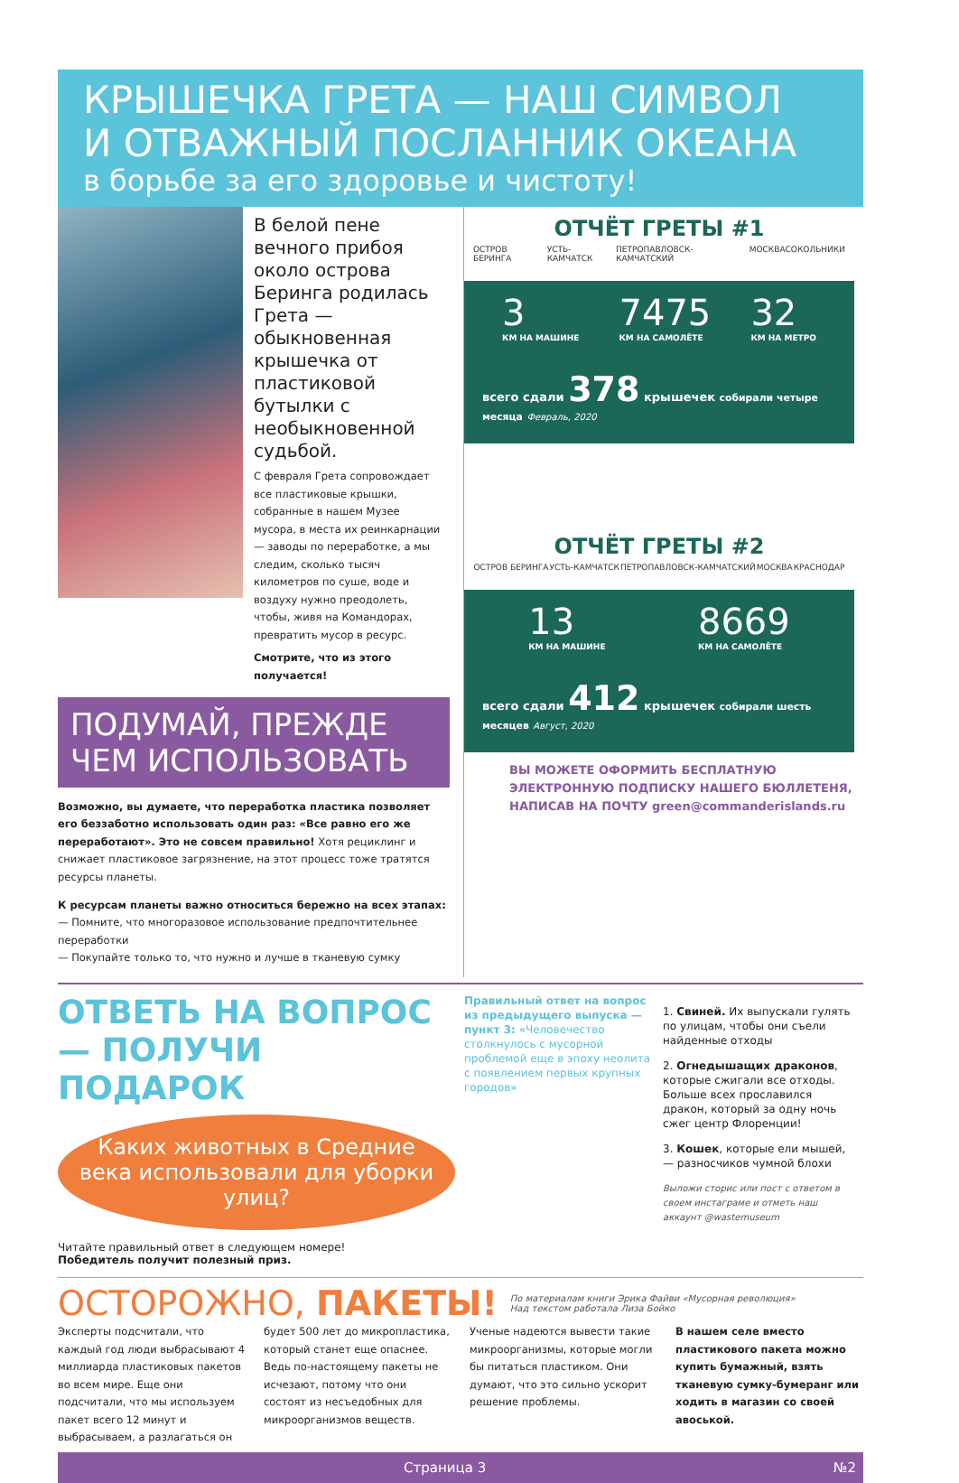КРЫШЕЧКА ГРЕТА — НАШ СИМВОЛ
И ОТВАЖНЫЙ ПОСЛАННИК ОКЕАНА
в борьбе за его здоровье и чистоту!
В белой пене вечного прибоя около острова Беринга родилась Грета — обыкновенная крышечка от пластиковой бутылки с необыкновенной судьбой.
С февраля Грета сопровождает все пластиковые крышки, собранные в нашем Музее мусора, в места их реинкарнации — заводы по переработке, а мы следим, сколько тысяч километров по суше, воде и воздуху нужно преодолеть, чтобы, живя на Командорах, превратить мусор в ресурс.
Смотрите, что из этого получается!
ПОДУМАЙ, ПРЕЖДЕ ЧЕМ ИСПОЛЬЗОВАТЬ
Возможно, вы думаете, что переработка пластика позволяет его беззаботно использовать один раз: «Все равно его же переработают». Это не совсем правильно! Хотя рециклинг и снижает пластиковое загрязнение, на этот процесс тоже тратятся ресурсы планеты.
К ресурсам планеты важно относиться бережно на всех этапах:
— Помните, что многоразовое использование предпочтительнее переработки
— Покупайте только то, что нужно и лучше в тканевую сумку
ОТЧЁТ ГРЕТЫ #1
ОСТРОВ БЕРИНГА УСТЬ-КАМЧАТСК ПЕТРОПАВЛОВСК-КАМЧАТСКИЙ МОСКВА СОКОЛЬНИКИ
3
КМ НА МАШИНЕ 7475
КМ НА САМОЛЁТЕ 32
КМ НА МЕТРО
всего сдали 378 крышечек собирали четыре месяца Февраль, 2020
ОТЧЁТ ГРЕТЫ #2
ОСТРОВ БЕРИНГА УСТЬ-КАМЧАТСК ПЕТРОПАВЛОВСК-КАМЧАТСКИЙ МОСКВА КРАСНОДАР
13
КМ НА МАШИНЕ 8669
КМ НА САМОЛЁТЕ
всего сдали 412 крышечек собирали шесть месяцев Август, 2020
ВЫ МОЖЕТЕ ОФОРМИТЬ БЕСПЛАТНУЮ ЭЛЕКТРОННУЮ ПОДПИСКУ НАШЕГО БЮЛЛЕТЕНЯ, НАПИСАВ НА ПОЧТУ green@commanderislands.ru
ОТВЕТЬ НА ВОПРОС — ПОЛУЧИ ПОДАРОК
Каких животных в Средние века использовали для уборки улиц?
Читайте правильный ответ в следующем номере!
Победитель получит полезный приз.
Правильный ответ на вопрос из предыдущего выпуска — пункт 3: «Человечество столкнулось с мусорной проблемой еще в эпоху неолита с появлением первых крупных городов»
1. Свиней. Их выпускали гулять по улицам, чтобы они съели найденные отходы
2. Огнедышащих драконов, которые сжигали все отходы. Больше всех прославился дракон, который за одну ночь сжег центр Флоренции!
3. Кошек, которые ели мышей, — разносчиков чумной блохи
Выложи сторис или пост с ответом в своем инстаграме и отметь наш аккаунт @wastemuseum
ОСТОРОЖНО, ПАКЕТЫ! По материалам книги Эрика Файви «Мусорная революция»
Над текстом работала Лиза Бойко
Эксперты подсчитали, что каждый год люди выбрасывают 4 миллиарда пластиковых пакетов во всем мире. Еще они подсчитали, что мы используем пакет всего 12 минут и выбрасываем, а разлагаться он
будет 500 лет до микропластика, который станет еще опаснее. Ведь по-настоящему пакеты не исчезают, потому что они состоят из несъедобных для микроорганизмов веществ.
Ученые надеются вывести такие микроорганизмы, которые могли бы питаться пластиком. Они думают, что это сильно ускорит решение проблемы.
В нашем селе вместо пластикового пакета можно купить бумажный, взять тканевую сумку-бумеранг или ходить в магазин со своей авоськой.
Страница 3 №2